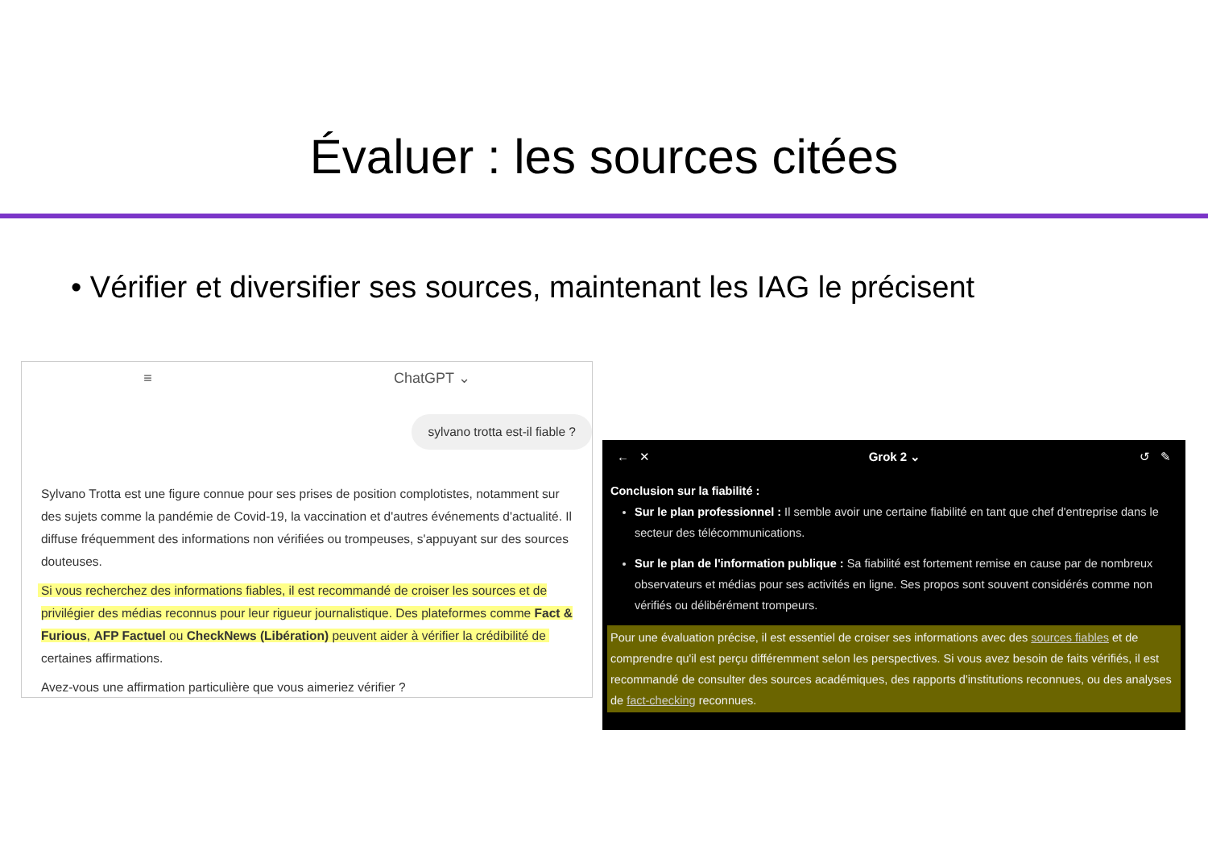Évaluer : les sources citées
• Vérifier et diversifier ses sources, maintenant les IAG le précisent
≡ ChatGPT ⌄
sylvano trotta est-il fiable ?
Sylvano Trotta est une figure connue pour ses prises de position complotistes, notamment sur des sujets comme la pandémie de Covid-19, la vaccination et d'autres événements d'actualité. Il diffuse fréquemment des informations non vérifiées ou trompeuses, s'appuyant sur des sources douteuses.
Si vous recherchez des informations fiables, il est recommandé de croiser les sources et de privilégier des médias reconnus pour leur rigueur journalistique. Des plateformes comme Fact & Furious, AFP Factuel ou CheckNews (Libération) peuvent aider à vérifier la crédibilité de certaines affirmations.
Avez-vous une affirmation particulière que vous aimeriez vérifier ?
← ✕ Grok 2 ⌄ ↺ ✎
Conclusion sur la fiabilité :
Sur le plan professionnel : Il semble avoir une certaine fiabilité en tant que chef d'entreprise dans le secteur des télécommunications.
Sur le plan de l'information publique : Sa fiabilité est fortement remise en cause par de nombreux observateurs et médias pour ses activités en ligne. Ses propos sont souvent considérés comme non vérifiés ou délibérément trompeurs.
Pour une évaluation précise, il est essentiel de croiser ses informations avec des sources fiables et de comprendre qu'il est perçu différemment selon les perspectives. Si vous avez besoin de faits vérifiés, il est recommandé de consulter des sources académiques, des rapports d'institutions reconnues, ou des analyses de fact-checking reconnues.